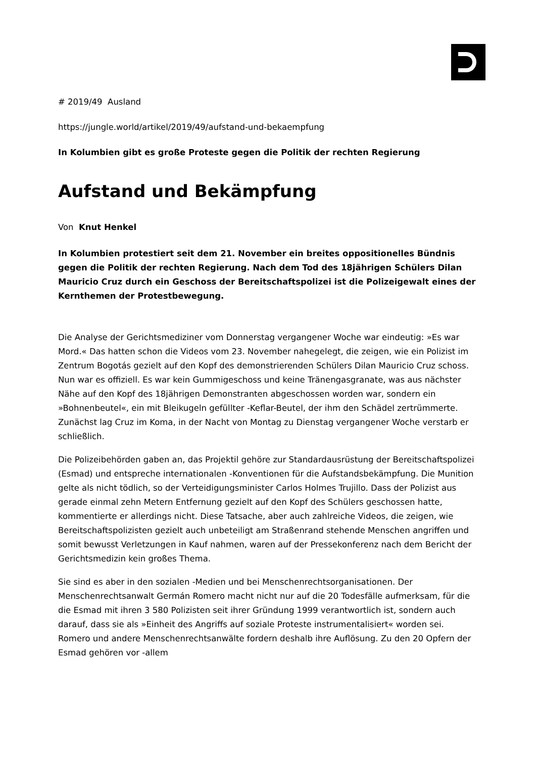# 2019/49 Ausland
https://jungle.world/artikel/2019/49/aufstand-und-bekaempfung
In Kolumbien gibt es große Proteste gegen die Politik der rechten Regierung
Aufstand und Bekämpfung
Von Knut Henkel
In Kolumbien protestiert seit dem 21. November ein breites oppositionelles Bündnis gegen die Politik der rechten Regierung. Nach dem Tod des 18jährigen Schülers Dilan Mauricio Cruz durch ein Geschoss der Bereitschaftspolizei ist die Polizeigewalt eines der Kernthemen der Protestbewegung.
Die Analyse der Gerichtsmediziner vom Donnerstag vergangener Woche war eindeutig: »Es war Mord.« Das hatten schon die Videos vom 23. November nahegelegt, die zeigen, wie ein Polizist im Zentrum Bogotás gezielt auf den Kopf des demonstrierenden Schülers Dilan Mauricio Cruz schoss. Nun war es offiziell. Es war kein Gummigeschoss und keine Tränengasgranate, was aus nächster Nähe auf den Kopf des 18jährigen Demonstranten abgeschossen worden war, sondern ein »Bohnenbeutel«, ein mit Bleikugeln gefüllter -Keflar-Beutel, der ihm den Schädel zertrümmerte. Zunächst lag Cruz im Koma, in der Nacht von Montag zu Dienstag vergangener Woche verstarb er schließlich.
Die Polizeibehörden gaben an, das Projektil gehöre zur Standardausrüstung der Bereitschaftspolizei (Esmad) und entspreche internationalen -Konventionen für die Aufstandsbekämpfung. Die Munition gelte als nicht tödlich, so der Verteidigungsminister Carlos Holmes Trujillo. Dass der Polizist aus gerade einmal zehn Metern Entfernung gezielt auf den Kopf des Schülers geschossen hatte, kommentierte er allerdings nicht. Diese Tatsache, aber auch zahlreiche Videos, die zeigen, wie Bereitschaftspolizisten gezielt auch unbeteiligt am Straßenrand stehende Menschen angriffen und somit bewusst Verletzungen in Kauf nahmen, waren auf der Pressekonferenz nach dem Bericht der Gerichtsmedizin kein großes Thema.
Sie sind es aber in den sozialen -Medien und bei Menschenrechtsorganisationen. Der Menschenrechtsanwalt Germán Romero macht nicht nur auf die 20 Todesfälle aufmerksam, für die die Esmad mit ihren 3 580 Polizisten seit ihrer Gründung 1999 verantwortlich ist, sondern auch darauf, dass sie als »Einheit des Angriffs auf soziale Proteste instrumentalisiert« worden sei. Romero und andere Menschenrechtsanwälte fordern deshalb ihre Auflösung. Zu den 20 Opfern der Esmad gehören vor -allem